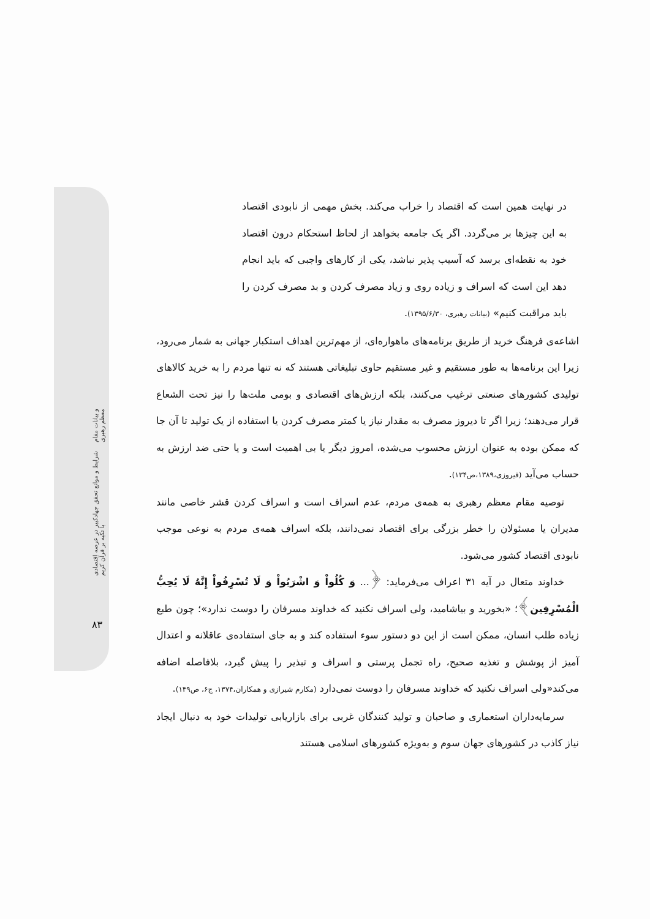شرایط و موانع تحقق جهادکبیر در عرصه اقتصادی با تکیه بر قرآن کریم و بیانات مقام معظم رهبری
۸۳
در نهایت همین است که اقتصاد را خراب می‌کند. بخش مهمی از نابودی اقتصاد به این چیزها بر می‌گردد. اگر یک جامعه بخواهد از لحاظ استحکام درون اقتصاد خود به نقطه‌ای برسد که آسیب پذیر نباشد، یکی از کارهای واجبی که باید انجام دهد این است که اسراف و زیاده روی و زیاد مصرف کردن و بد مصرف کردن را باید مراقبت کنیم» (بیانات رهبری، ۱۳۹۵/۶/۳۰).
اشاعه‌ی فرهنگ خرید از طریق برنامه‌های ماهواره‌ای، از مهم‌ترین اهداف استکبار جهانی به شمار می‌رود، زیرا این برنامه‌ها به طور مستقیم و غیر مستقیم حاوی تبلیغاتی هستند که نه تنها مردم را به خرید کالاهای تولیدی کشورهای صنعتی ترغیب می‌کنند، بلکه ارزش‌های اقتصادی و بومی ملت‌ها را نیز تحت الشعاع قرار می‌دهند؛ زیرا اگر تا دیروز مصرف به مقدار نیاز یا کمتر مصرف کردن یا استفاده از یک تولید تا آن جا که ممکن بوده به عنوان ارزش محسوب می‌شده، امروز دیگر یا بی اهمیت است و یا حتی ضد ارزش به حساب می‌آید (فیروزی،۱۳۸۹،ص۱۳۴).
توصیه مقام معظم رهبری به همه‌ی مردم، عدم اسراف است و اسراف کردن قشر خاصی مانند مدیران یا مسئولان را خطر بزرگی برای اقتصاد نمی‌دانند، بلکه اسراف همه‌ی مردم به نوعی موجب نابودی اقتصاد کشور می‌شود.
خداوند متعال در آیه ۳۱ اعراف می‌فرماید: ﴿... وَ كُلُواْ وَ اشْرَبُواْ وَ لَا تُسْرِفُواْ إِنَّهُ لَا يُحِبُّ الْمُسْرِفِين﴾؛ «بخورید و بیاشامید، ولی اسراف نکنید که خداوند مسرفان را دوست ندارد»؛ چون طبع زیاده طلب انسان، ممکن است از این دو دستور سوء استفاده کند و به جای استفاده‌ی عاقلانه و اعتدال آمیز از پوشش و تغذیه صحیح، راه تجمل پرستی و اسراف و تبذیر را پیش گیرد، بلافاصله اضافه می‌کند«ولی اسراف نکنید که خداوند مسرفان را دوست نمی‌دارد (مکارم شیرازی و همکاران،۱۳۷۴، ج۶، ص۱۴۹).
سرمایه‌داران استعماری و صاحبان و تولید کنندگان غربی برای بازاریابی تولیدات خود به دنبال ایجاد نیاز کاذب در کشورهای جهان سوم و به‌ویژه کشورهای اسلامی هستند